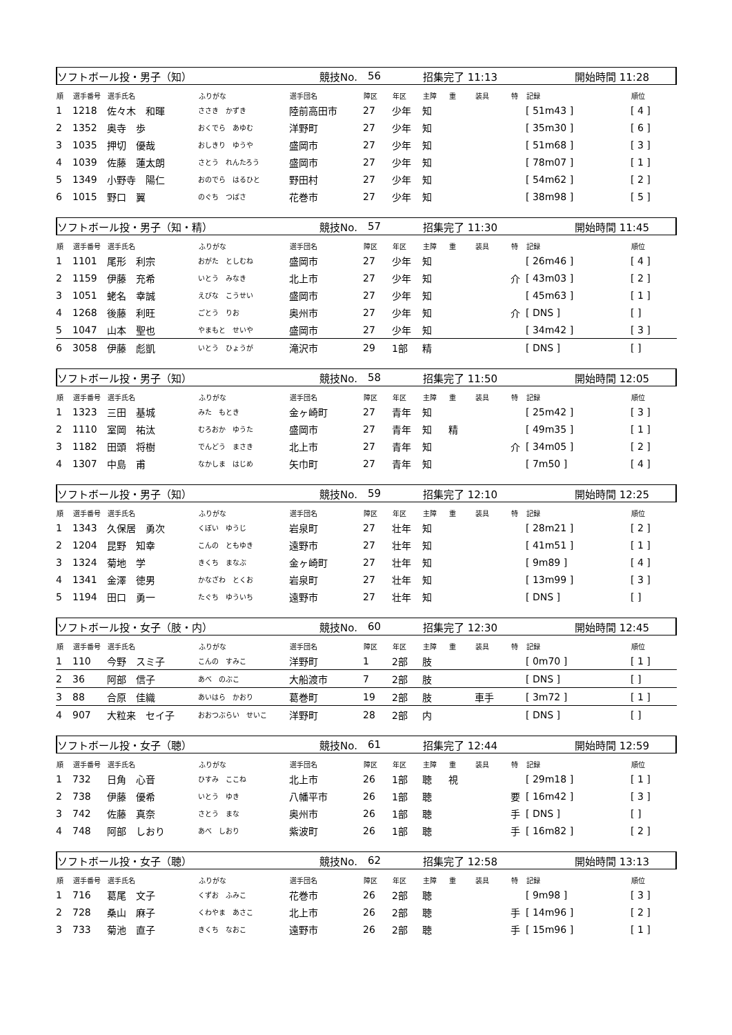ソフトボール投・男子（知） 競技No. 56 招集完了 11:13 開始時間 11:28
| 順 | 選手番号 | 選手氏名 | ふりがな | 選手団名 | 障区 | 年区 | 主障 | 重 | 装具 | 特 | 記録 | 順位 |
| --- | --- | --- | --- | --- | --- | --- | --- | --- | --- | --- | --- | --- |
| 1 | 1218 | 佐々木 和暉 | ささき かずき | 陸前高田市 | 27 | 少年 | 知 | | | | [ 51m43 ] | [ 4 ] |
| 2 | 1352 | 奥寺 歩 | おくでら あゆむ | 洋野町 | 27 | 少年 | 知 | | | | [ 35m30 ] | [ 6 ] |
| 3 | 1035 | 押切 優哉 | おしきり ゆうや | 盛岡市 | 27 | 少年 | 知 | | | | [ 51m68 ] | [ 3 ] |
| 4 | 1039 | 佐藤 蓮太朗 | さとう れんたろう | 盛岡市 | 27 | 少年 | 知 | | | | [ 78m07 ] | [ 1 ] |
| 5 | 1349 | 小野寺 陽仁 | おのでら はるひと | 野田村 | 27 | 少年 | 知 | | | | [ 54m62 ] | [ 2 ] |
| 6 | 1015 | 野口 翼 | のぐち つばさ | 花巻市 | 27 | 少年 | 知 | | | | [ 38m98 ] | [ 5 ] |
ソフトボール投・男子（知・精） 競技No. 57 招集完了 11:30 開始時間 11:45
| 順 | 選手番号 | 選手氏名 | ふりがな | 選手団名 | 障区 | 年区 | 主障 | 重 | 装具 | 特 | 記録 | 順位 |
| --- | --- | --- | --- | --- | --- | --- | --- | --- | --- | --- | --- | --- |
| 1 | 1101 | 尾形 利宗 | おがた としむね | 盛岡市 | 27 | 少年 | 知 | | | | [ 26m46 ] | [ 4 ] |
| 2 | 1159 | 伊藤 充希 | いとう みなき | 北上市 | 27 | 少年 | 知 | | | 介 | [ 43m03 ] | [ 2 ] |
| 3 | 1051 | 蛯名 幸誠 | えびな こうせい | 盛岡市 | 27 | 少年 | 知 | | | | [ 45m63 ] | [ 1 ] |
| 4 | 1268 | 後藤 利旺 | ごとう りお | 奥州市 | 27 | 少年 | 知 | | | 介 | [ DNS ] | [ ] |
| 5 | 1047 | 山本 聖也 | やまもと せいや | 盛岡市 | 27 | 少年 | 知 | | | | [ 34m42 ] | [ 3 ] |
| 6 | 3058 | 伊藤 彪凱 | いとう ひょうが | 滝沢市 | 29 | 1部 | 精 | | | | [ DNS ] | [ ] |
ソフトボール投・男子（知） 競技No. 58 招集完了 11:50 開始時間 12:05
| 順 | 選手番号 | 選手氏名 | ふりがな | 選手団名 | 障区 | 年区 | 主障 | 重 | 装具 | 特 | 記録 | 順位 |
| --- | --- | --- | --- | --- | --- | --- | --- | --- | --- | --- | --- | --- |
| 1 | 1323 | 三田 基城 | みた もとき | 金ヶ崎町 | 27 | 青年 | 知 | | | | [ 25m42 ] | [ 3 ] |
| 2 | 1110 | 室岡 祐汰 | むろおか ゆうた | 盛岡市 | 27 | 青年 | 知 | 精 | | | [ 49m35 ] | [ 1 ] |
| 3 | 1182 | 田頭 将樹 | でんどう まさき | 北上市 | 27 | 青年 | 知 | | | 介 | [ 34m05 ] | [ 2 ] |
| 4 | 1307 | 中島 甫 | なかしま はじめ | 矢巾町 | 27 | 青年 | 知 | | | | [ 7m50 ] | [ 4 ] |
ソフトボール投・男子（知） 競技No. 59 招集完了 12:10 開始時間 12:25
| 順 | 選手番号 | 選手氏名 | ふりがな | 選手団名 | 障区 | 年区 | 主障 | 重 | 装具 | 特 | 記録 | 順位 |
| --- | --- | --- | --- | --- | --- | --- | --- | --- | --- | --- | --- | --- |
| 1 | 1343 | 久保居 勇次 | くぼい ゆうじ | 岩泉町 | 27 | 壮年 | 知 | | | | [ 28m21 ] | [ 2 ] |
| 2 | 1204 | 昆野 知幸 | こんの ともゆき | 遠野市 | 27 | 壮年 | 知 | | | | [ 41m51 ] | [ 1 ] |
| 3 | 1324 | 菊地 学 | きくち まなぶ | 金ヶ崎町 | 27 | 壮年 | 知 | | | | [ 9m89 ] | [ 4 ] |
| 4 | 1341 | 金澤 徳男 | かなざわ とくお | 岩泉町 | 27 | 壮年 | 知 | | | | [ 13m99 ] | [ 3 ] |
| 5 | 1194 | 田口 勇一 | たぐち ゆういち | 遠野市 | 27 | 壮年 | 知 | | | | [ DNS ] | [ ] |
ソフトボール投・女子（肢・内） 競技No. 60 招集完了 12:30 開始時間 12:45
| 順 | 選手番号 | 選手氏名 | ふりがな | 選手団名 | 障区 | 年区 | 主障 | 重 | 装具 | 特 | 記録 | 順位 |
| --- | --- | --- | --- | --- | --- | --- | --- | --- | --- | --- | --- | --- |
| 1 | 110 | 今野 スミ子 | こんの すみこ | 洋野町 | 1 | 2部 | 肢 | | | | [ 0m70 ] | [ 1 ] |
| 2 | 36 | 阿部 信子 | あべ のぶこ | 大船渡市 | 7 | 2部 | 肢 | | | | [ DNS ] | [ ] |
| 3 | 88 | 合原 佳織 | あいはら かおり | 葛巻町 | 19 | 2部 | 肢 | | 車手 | | [ 3m72 ] | [ 1 ] |
| 4 | 907 | 大粒来 セイ子 | おおつぶらい せいこ | 洋野町 | 28 | 2部 | 内 | | | | [ DNS ] | [ ] |
ソフトボール投・女子（聴） 競技No. 61 招集完了 12:44 開始時間 12:59
| 順 | 選手番号 | 選手氏名 | ふりがな | 選手団名 | 障区 | 年区 | 主障 | 重 | 装具 | 特 | 記録 | 順位 |
| --- | --- | --- | --- | --- | --- | --- | --- | --- | --- | --- | --- | --- |
| 1 | 732 | 日角 心音 | ひすみ ここね | 北上市 | 26 | 1部 | 聴 | 視 | | | [ 29m18 ] | [ 1 ] |
| 2 | 738 | 伊藤 優希 | いとう ゆき | 八幡平市 | 26 | 1部 | 聴 | | | 要 | [ 16m42 ] | [ 3 ] |
| 3 | 742 | 佐藤 真奈 | さとう まな | 奥州市 | 26 | 1部 | 聴 | | | 手 | [ DNS ] | [ ] |
| 4 | 748 | 阿部 しおり | あべ しおり | 紫波町 | 26 | 1部 | 聴 | | | 手 | [ 16m82 ] | [ 2 ] |
ソフトボール投・女子（聴） 競技No. 62 招集完了 12:58 開始時間 13:13
| 順 | 選手番号 | 選手氏名 | ふりがな | 選手団名 | 障区 | 年区 | 主障 | 重 | 装具 | 特 | 記録 | 順位 |
| --- | --- | --- | --- | --- | --- | --- | --- | --- | --- | --- | --- | --- |
| 1 | 716 | 葛尾 文子 | くずお ふみこ | 花巻市 | 26 | 2部 | 聴 | | | | [ 9m98 ] | [ 3 ] |
| 2 | 728 | 桑山 麻子 | くわやま あさこ | 北上市 | 26 | 2部 | 聴 | | | 手 | [ 14m96 ] | [ 2 ] |
| 3 | 733 | 菊池 直子 | きくち なおこ | 遠野市 | 26 | 2部 | 聴 | | | 手 | [ 15m96 ] | [ 1 ] |